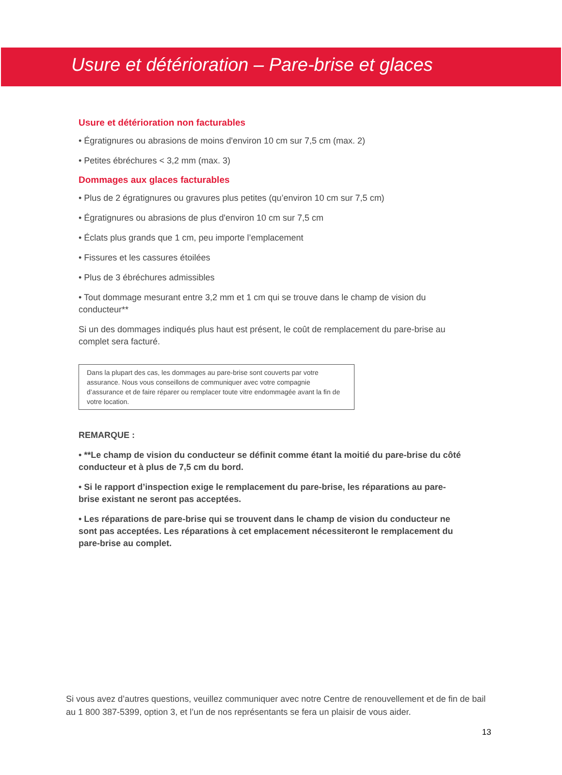Usure et détérioration – Pare-brise et glaces
Usure et détérioration non facturables
• Égratignures ou abrasions de moins d'environ 10 cm sur 7,5 cm (max. 2)
• Petites ébréchures < 3,2 mm (max. 3)
Dommages aux glaces facturables
• Plus de 2 égratignures ou gravures plus petites (qu’environ 10 cm sur 7,5 cm)
• Égratignures ou abrasions de plus d'environ 10 cm sur 7,5 cm
• Éclats plus grands que 1 cm, peu importe l’emplacement
• Fissures et les cassures étoilées
• Plus de 3 ébréchures admissibles
• Tout dommage mesurant entre 3,2 mm et 1 cm qui se trouve dans le champ de vision du conducteur**
Si un des dommages indiqués plus haut est présent, le coût de remplacement du pare-brise au complet sera facturé.
Dans la plupart des cas, les dommages au pare-brise sont couverts par votre assurance. Nous vous conseillons de communiquer avec votre compagnie d’assurance et de faire réparer ou remplacer toute vitre endommagée avant la fin de votre location.
REMARQUE :
• **Le champ de vision du conducteur se définit comme étant la moitié du pare-brise du côté conducteur et à plus de 7,5 cm du bord.
• Si le rapport d’inspection exige le remplacement du pare-brise, les réparations au pare-brise existant ne seront pas acceptées.
• Les réparations de pare-brise qui se trouvent dans le champ de vision du conducteur ne sont pas acceptées. Les réparations à cet emplacement nécessiteront le remplacement du pare-brise au complet.
Si vous avez d’autres questions, veuillez communiquer avec notre Centre de renouvellement et de fin de bail au 1 800 387-5399, option 3, et l’un de nos représentants se fera un plaisir de vous aider.
13